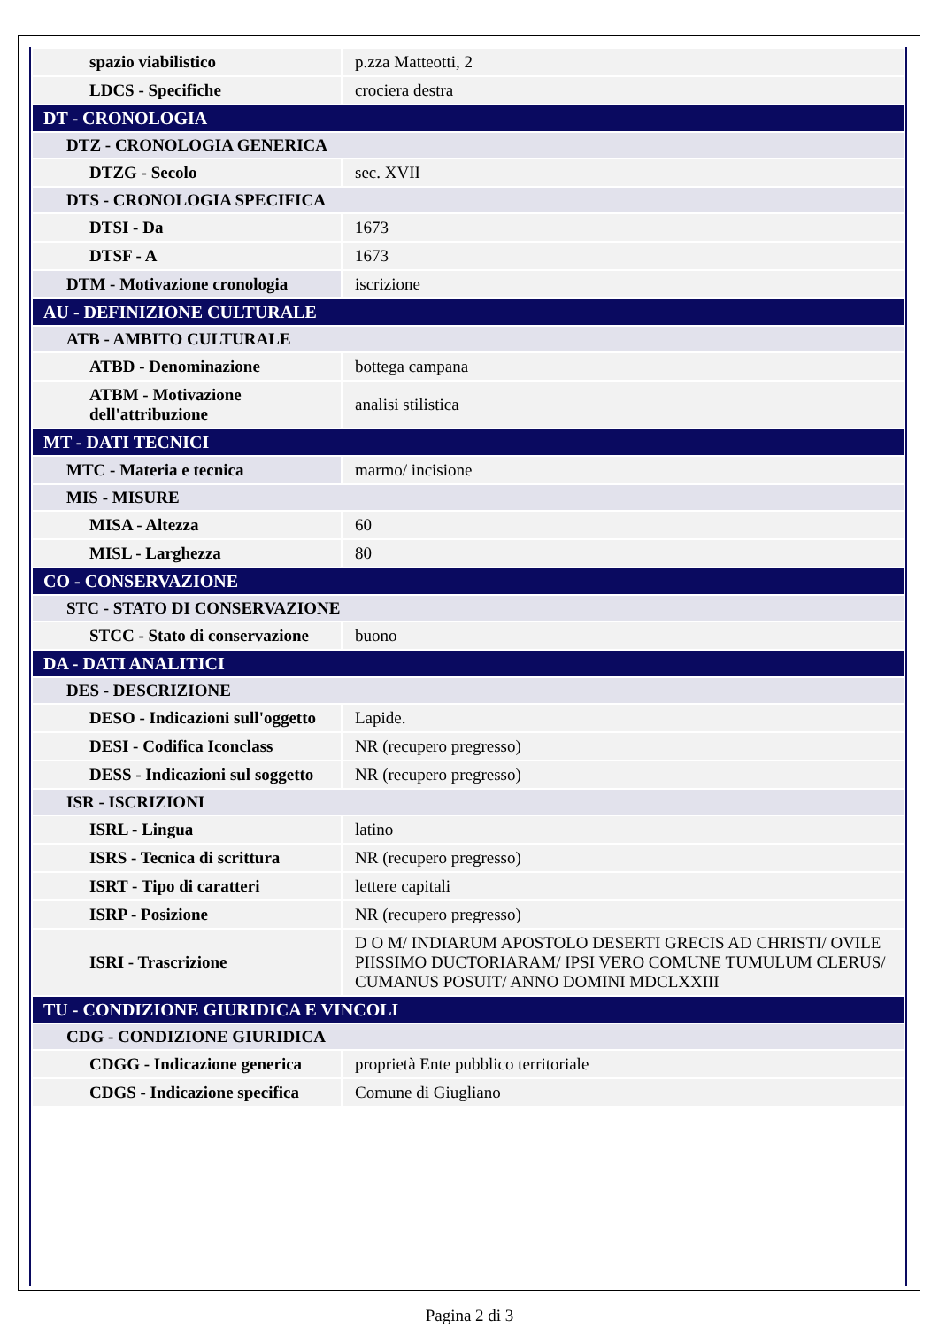| spazio viabilistico | p.zza Matteotti, 2 |
| LDCS - Specifiche | crociera destra |
| DT - CRONOLOGIA | |
| DTZ - CRONOLOGIA GENERICA | |
| DTZG - Secolo | sec. XVII |
| DTS - CRONOLOGIA SPECIFICA | |
| DTSI - Da | 1673 |
| DTSF - A | 1673 |
| DTM - Motivazione cronologia | iscrizione |
| AU - DEFINIZIONE CULTURALE | |
| ATB - AMBITO CULTURALE | |
| ATBD - Denominazione | bottega campana |
| ATBM - Motivazione dell'attribuzione | analisi stilistica |
| MT - DATI TECNICI | |
| MTC - Materia e tecnica | marmo/ incisione |
| MIS - MISURE | |
| MISA - Altezza | 60 |
| MISL - Larghezza | 80 |
| CO - CONSERVAZIONE | |
| STC - STATO DI CONSERVAZIONE | |
| STCC - Stato di conservazione | buono |
| DA - DATI ANALITICI | |
| DES - DESCRIZIONE | |
| DESO - Indicazioni sull'oggetto | Lapide. |
| DESI - Codifica Iconclass | NR (recupero pregresso) |
| DESS - Indicazioni sul soggetto | NR (recupero pregresso) |
| ISR - ISCRIZIONI | |
| ISRL - Lingua | latino |
| ISRS - Tecnica di scrittura | NR (recupero pregresso) |
| ISRT - Tipo di caratteri | lettere capitali |
| ISRP - Posizione | NR (recupero pregresso) |
| ISRI - Trascrizione | D O M/ INDIARUM APOSTOLO DESERTI GRECIS AD CHRISTI/ OVILE PIISSIMO DUCTORIARAM/ IPSI VERO COMUNE TUMULUM CLERUS/ CUMANUS POSUIT/ ANNO DOMINI MDCLXXIII |
| TU - CONDIZIONE GIURIDICA E VINCOLI | |
| CDG - CONDIZIONE GIURIDICA | |
| CDGG - Indicazione generica | proprietà Ente pubblico territoriale |
| CDGS - Indicazione specifica | Comune di Giugliano |
Pagina 2 di 3